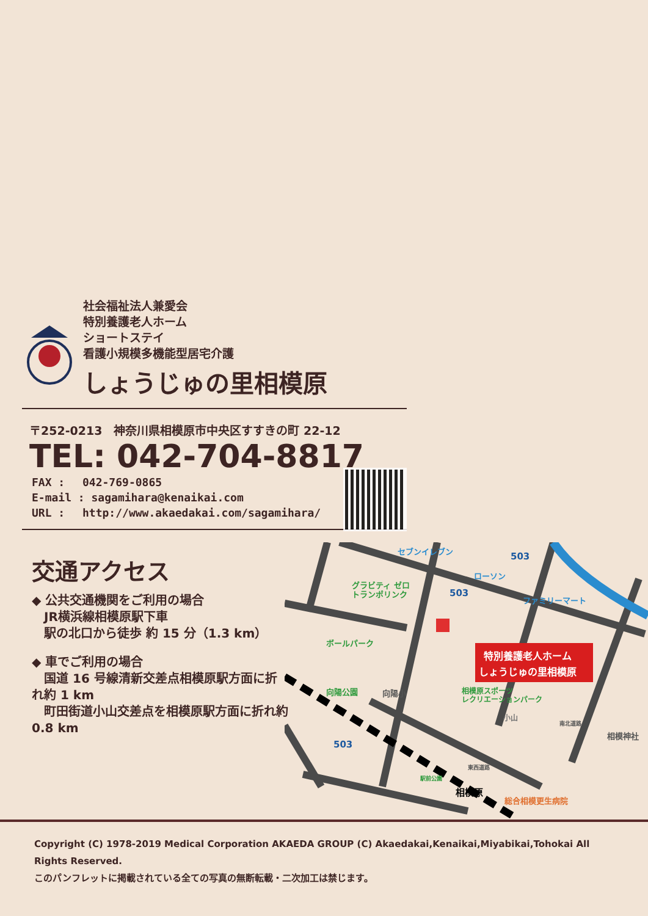社会福祉法人兼愛会
特別養護老人ホーム
ショートステイ
看護小規模多機能型居宅介護
しょうじゅの里相模原
〒252-0213　神奈川県相模原市中央区すすきの町 22-12
TEL: 042-704-8817
FAX :　 042-769-0865
E-mail : sagamihara@kenaikai.com
URL :　 http://www.akaedakai.com/sagamihara/
交通アクセス
◆ 公共交通機関をご利用の場合
　JR横浜線相模原駅下車
　駅の北口から徒歩 約 15 分（1.3 km）
◆ 車でご利用の場合
　国道 16 号線清新交差点相模原駅方面に折れ約 1 km
　町田街道小山交差点を相模原駅方面に折れ約 0.8 km
セブンイレブン
ローソン
ファミリーマート
グラビティ ゼロ
トランポリンク
ボールパーク
向陽公園
向陽小
相模原スポーツ
レクリエーションパーク
小山
相模神社
総合相模更生病院
相模原
503
503
503
東西道路
南北道路
駅前公園
特別養護老人ホーム
しょうじゅの里相模原
Copyright (C) 1978-2019 Medical Corporation AKAEDA GROUP (C) Akaedakai,Kenaikai,Miyabikai,Tohokai All Rights Reserved.
このパンフレットに掲載されている全ての写真の無断転載・二次加工は禁じます。